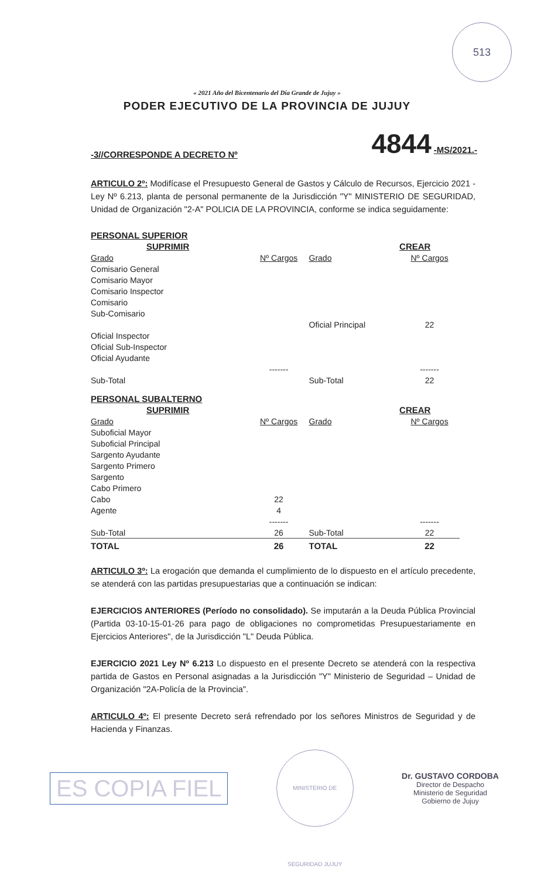513
« 2021 Año del Bicentenario del Día Grande de Jujuy »
PODER EJECUTIVO DE LA PROVINCIA DE JUJUY
-3//CORRESPONDE A DECRETO Nº 4844 -MS/2021.-
ARTICULO 2º: Modifícase el Presupuesto General de Gastos y Cálculo de Recursos, Ejercicio 2021 - Ley Nº 6.213, planta de personal permanente de la Jurisdicción "Y" MINISTERIO DE SEGURIDAD, Unidad de Organización "2-A" POLICIA DE LA PROVINCIA, conforme se indica seguidamente:
| PERSONAL SUPERIOR | | | |
| SUPRIMIR | | | CREAR |
| Grado | Nº Cargos | Grado | Nº Cargos |
| Comisario General | | | |
| Comisario Mayor | | | |
| Comisario Inspector | | | |
| Comisario | | | |
| Sub-Comisario | | | |
| | | Oficial Principal | 22 |
| Oficial Inspector | | | |
| Oficial Sub-Inspector | | | |
| Oficial Ayudante | | | |
| | ------- | | ------- |
| Sub-Total | | Sub-Total | 22 |
| PERSONAL SUBALTERNO | | | |
| SUPRIMIR | | | CREAR |
| Grado | Nº Cargos | Grado | Nº Cargos |
| Suboficial Mayor | | | |
| Suboficial Principal | | | |
| Sargento Ayudante | | | |
| Sargento Primero | | | |
| Sargento | | | |
| Cabo Primero | | | |
| Cabo | 22 | | |
| Agente | 4 | | |
| | ------- | | ------- |
| Sub-Total | 26 | Sub-Total | 22 |
| TOTAL | 26 | TOTAL | 22 |
ARTICULO 3º: La erogación que demanda el cumplimiento de lo dispuesto en el artículo precedente, se atenderá con las partidas presupuestarias que a continuación se indican:
EJERCICIOS ANTERIORES (Período no consolidado). Se imputarán a la Deuda Pública Provincial (Partida 03-10-15-01-26 para pago de obligaciones no comprometidas Presupuestariamente en Ejercicios Anteriores", de la Jurisdicción "L" Deuda Pública.
EJERCICIO 2021 Ley Nº 6.213 Lo dispuesto en el presente Decreto se atenderá con la respectiva partida de Gastos en Personal asignadas a la Jurisdicción "Y" Ministerio de Seguridad – Unidad de Organización "2A-Policía de la Provincia".
ARTICULO 4º: El presente Decreto será refrendado por los señores Ministros de Seguridad y de Hacienda y Finanzas.
ES COPIA FIEL
MINISTERIO DE SEGURIDAD JUJUY
Dr. GUSTAVO CORDOBA
Director de Despacho
Ministerio de Seguridad
Gobierno de Jujuy